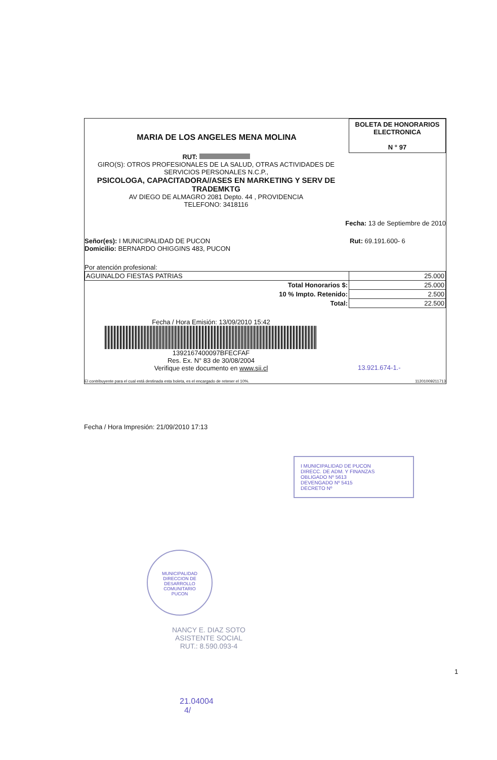MARIA DE LOS ANGELES MENA MOLINA
BOLETA DE HONORARIOS
ELECTRONICA
N ° 97
RUT:
GIRO(S): OTROS PROFESIONALES DE LA SALUD, OTRAS ACTIVIDADES DE SERVICIOS PERSONALES N.C.P.,
PSICOLOGA, CAPACITADORA//ASES EN MARKETING Y SERV DE TRADEMKTG
AV DIEGO DE ALMAGRO 2081 Depto. 44 , PROVIDENCIA
TELEFONO: 3418116
Fecha: 13 de Septiembre de 2010
Señor(es): I MUNICIPALIDAD DE PUCON
Domicilio: BERNARDO OHIGGINS 483, PUCON
Rut: 69.191.600- 6
Por atención profesional:
| AGUINALDO FIESTAS PATRIAS | 25.000 |
| Total Honorarios $: | 25.000 |
| 10 % Impto. Retenido: | 2.500 |
| Total: | 22.500 |
Fecha / Hora Emisión: 13/09/2010 15:42
1392167400097BFECFAF
Res. Ex. N° 83 de 30/08/2004
Verifique este documento en www.sii.cl
13.921.674-1.-
El contribuyente para el cual está destinada esta boleta, es el encargado de retener el 10%.
11201009211713
Fecha / Hora Impresión: 21/09/2010 17:13
I MUNICIPALIDAD DE PUCON
DIRECC. DE ADM. Y FINANZAS
OBLIGADO Nº 5613
DEVENGADO Nº 5415
DECRETO Nº
MUNICIPALIDAD
DIRECCION DE
DESARROLLO
COMUNITARIO
PUCON
NANCY E. DIAZ SOTO
ASISTENTE SOCIAL
RUT.: 8.590.093-4
1
21.04004
4/